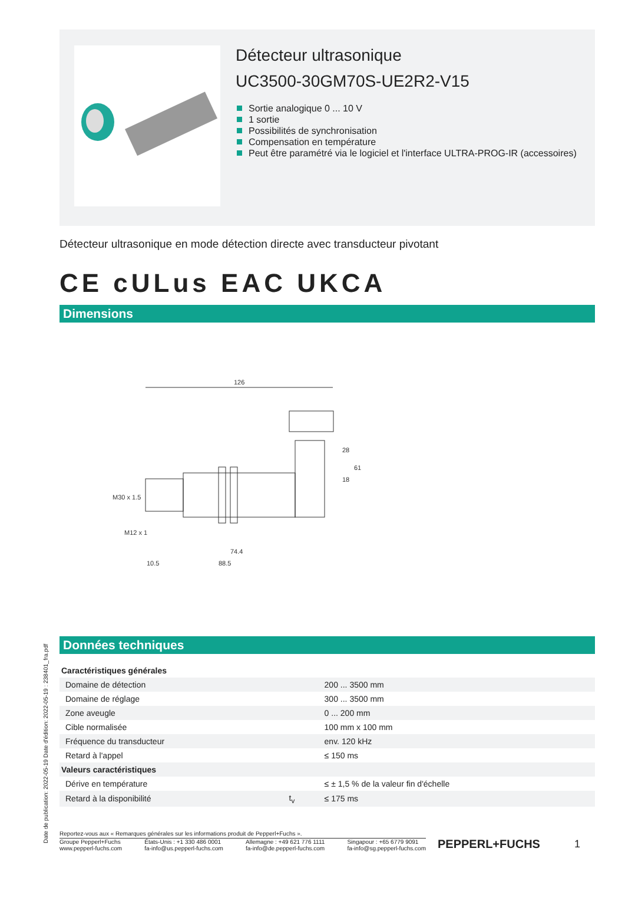Détecteur ultrasonique
UC3500-30GM70S-UE2R2-V15
Sortie analogique 0 ... 10 V
1 sortie
Possibilités de synchronisation
Compensation en température
Peut être paramétré via le logiciel et l'interface ULTRA-PROG-IR (accessoires)
Détecteur ultrasonique en mode détection directe avec transducteur pivotant
CE cULus EAC UKCA
Dimensions
126
74.4
88.5
10.5
28
18
61
M30 x 1.5
M12 x 1
Données techniques
| Caractéristiques générales | | |
| Domaine de détection | | 200 ... 3500 mm |
| Domaine de réglage | | 300 ... 3500 mm |
| Zone aveugle | | 0 ... 200 mm |
| Cible normalisée | | 100 mm x 100 mm |
| Fréquence du transducteur | | env. 120 kHz |
| Retard à l'appel | | ≤ 150 ms |
| Valeurs caractéristiques | | |
| Dérive en température | | ≤ ± 1,5 % de la valeur fin d'échelle |
| Retard à la disponibilité | t<sub>v</sub> | ≤ 175 ms |
Reportez-vous aux « Remarques générales sur les informations produit de Pepperl+Fuchs ».
Groupe Pepperl+Fuchs
www.pepperl-fuchs.com
États-Unis : +1 330 486 0001
fa-info@us.pepperl-fuchs.com
Allemagne : +49 621 776 1111
fa-info@de.pepperl-fuchs.com
Singapour : +65 6779 9091
fa-info@sg.pepperl-fuchs.com
PEPPERL+FUCHS 1
Date de publication: 2022-05-19 Date d'édition: 2022-05-19 : 238401_fra.pdf